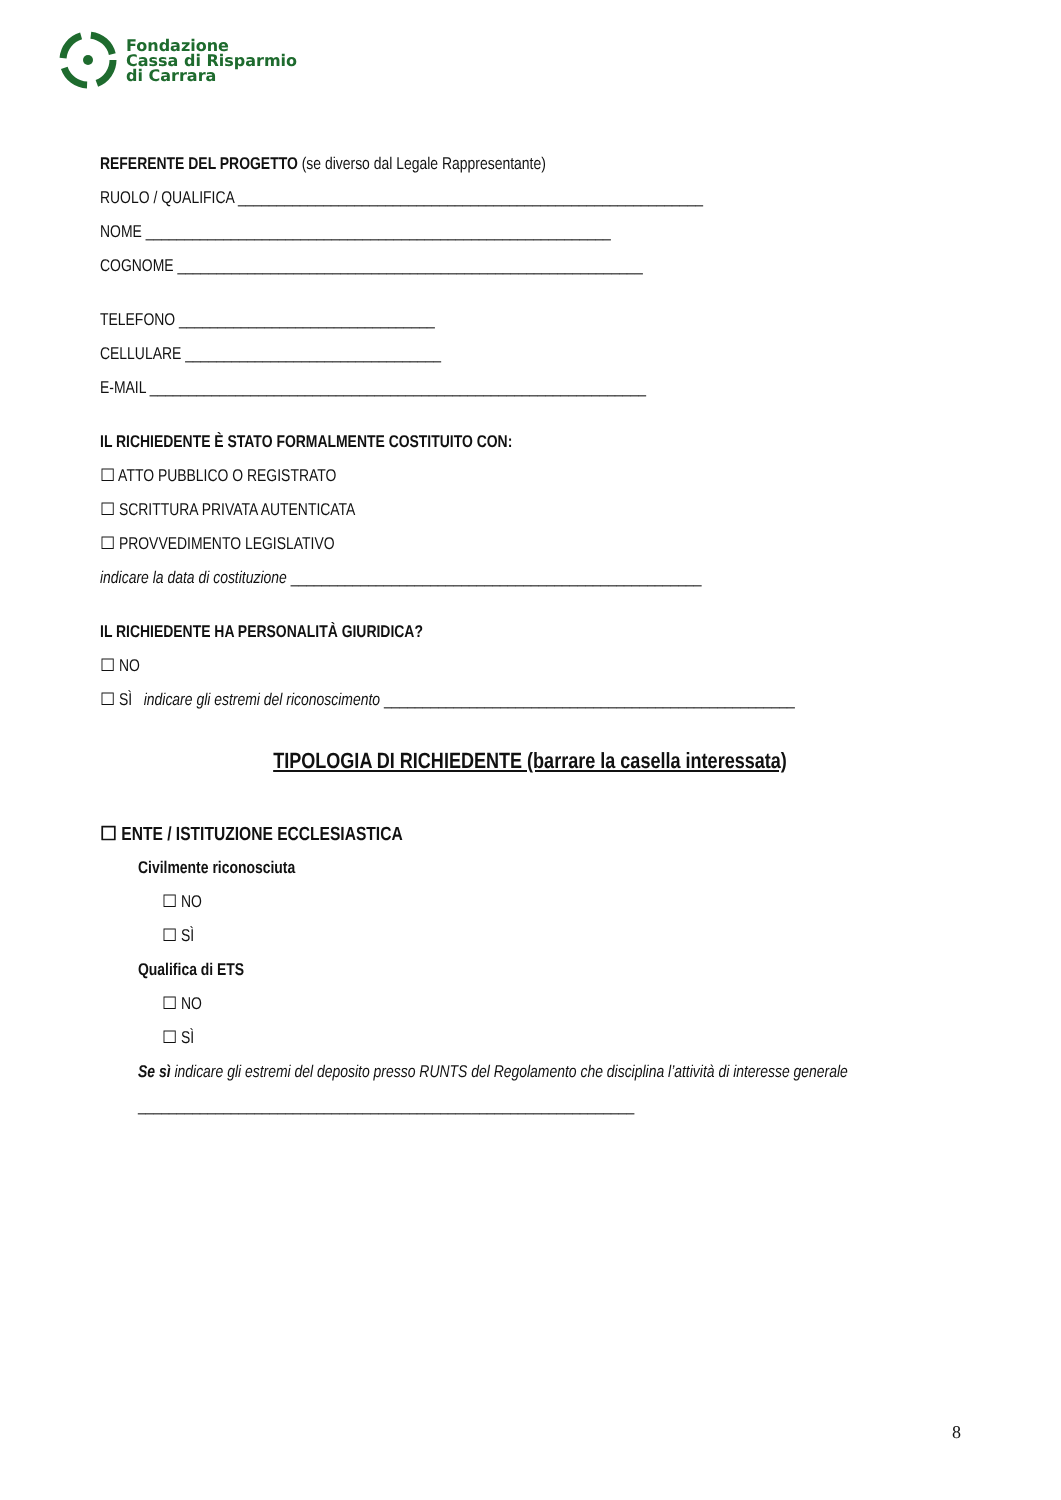Fondazione
Cassa di Risparmio
di Carrara
REFERENTE DEL PROGETTO (se diverso dal Legale Rappresentante)
RUOLO / QUALIFICA ____________________________________________________________
NOME ____________________________________________________________
COGNOME ____________________________________________________________
TELEFONO _________________________________
CELLULARE _________________________________
E-MAIL ________________________________________________________________
IL RICHIEDENTE È STATO FORMALMENTE COSTITUITO CON:
☐ ATTO PUBBLICO O REGISTRATO
☐ SCRITTURA PRIVATA AUTENTICATA
☐ PROVVEDIMENTO LEGISLATIVO
indicare la data di costituzione _____________________________________________________
IL RICHIEDENTE HA PERSONALITÀ GIURIDICA?
☐ NO
☐ SÌ indicare gli estremi del riconoscimento _____________________________________________________
TIPOLOGIA DI RICHIEDENTE (barrare la casella interessata)
☐ ENTE / ISTITUZIONE ECCLESIASTICA
Civilmente riconosciuta
☐ NO
☐ SÌ
Qualifica di ETS
☐ NO
☐ SÌ
Se sì indicare gli estremi del deposito presso RUNTS del Regolamento che disciplina l’attività di interesse generale
________________________________________________________________
8